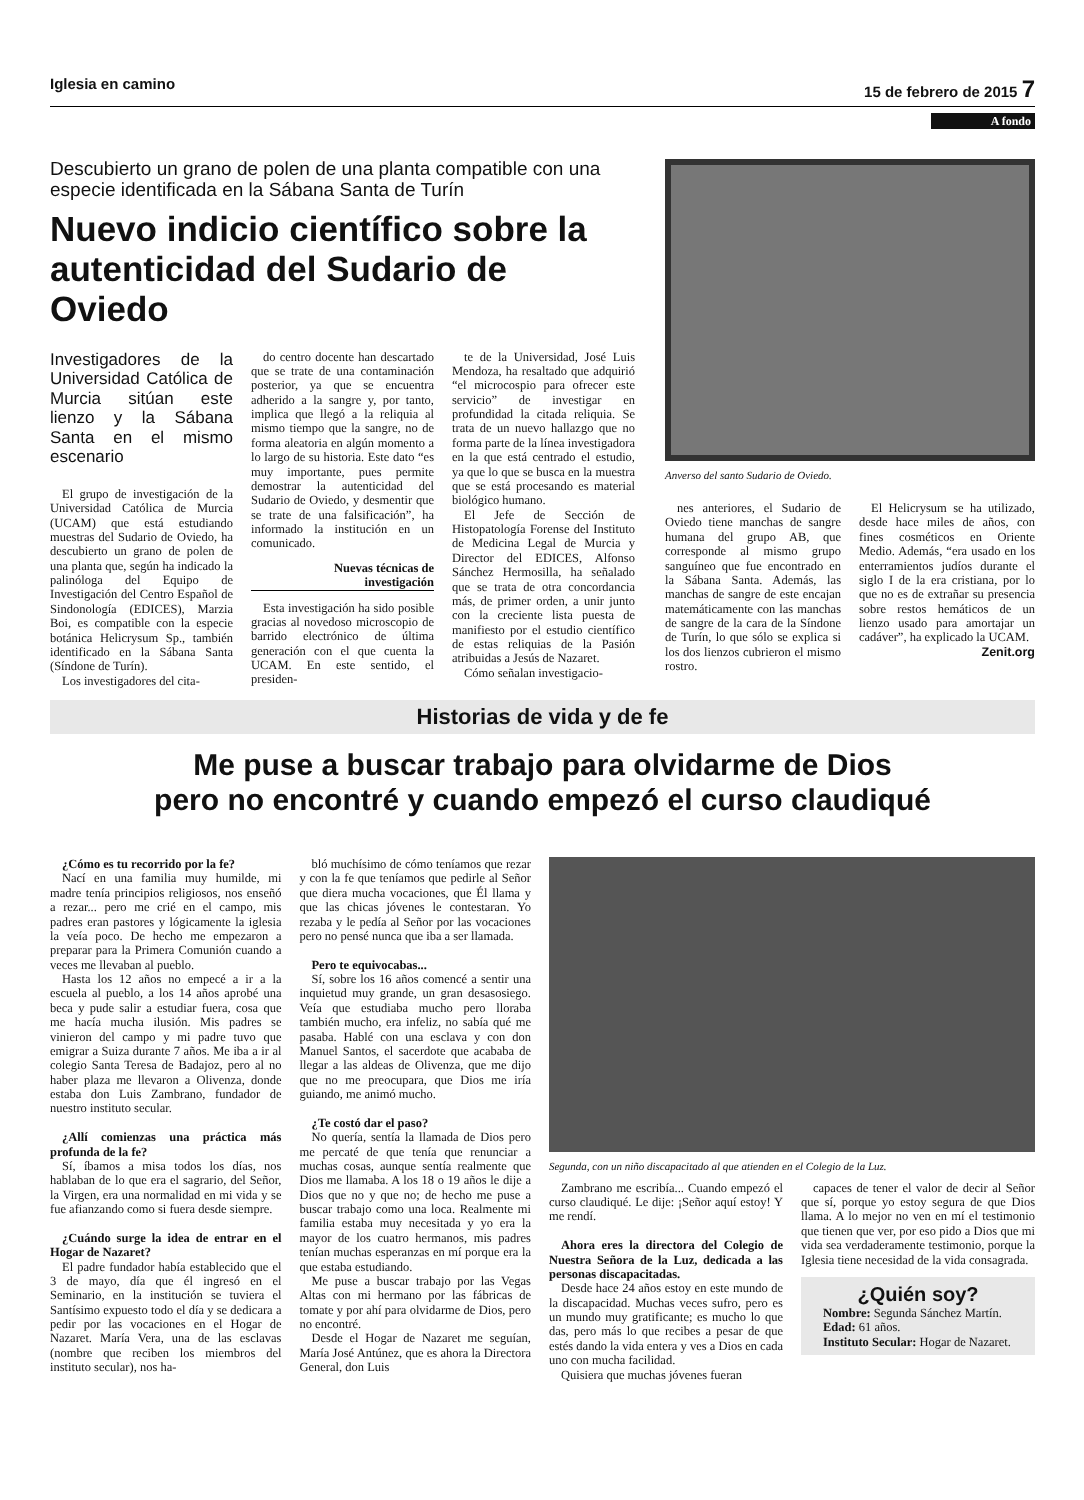Iglesia en camino 15 de febrero de 2015 7
A fondo
Descubierto un grano de polen de una planta compatible con una especie identificada en la Sábana Santa de Turín
Nuevo indicio científico sobre la autenticidad del Sudario de Oviedo
Investigadores de la Universidad Católica de Murcia sitúan este lienzo y la Sábana Santa en el mismo escenario
El grupo de investigación de la Universidad Católica de Murcia (UCAM) que está estudiando muestras del Sudario de Oviedo, ha descubierto un grano de polen de una planta que, según ha indicado la palinóloga del Equipo de Investigación del Centro Español de Sindonología (EDICES), Marzia Boi, es compatible con la especie botánica Helicrysum Sp., también identificado en la Sábana Santa (Síndone de Turín).
Los investigadores del cita-
do centro docente han descartado que se trate de una contaminación posterior, ya que se encuentra adherido a la sangre y, por tanto, implica que llegó a la reliquia al mismo tiempo que la sangre, no de forma aleatoria en algún momento a lo largo de su historia. Este dato “es muy importante, pues permite demostrar la autenticidad del Sudario de Oviedo, y desmentir que se trate de una falsificación”, ha informado la institución en un comunicado.
Nuevas técnicas de investigación
Esta investigación ha sido posible gracias al novedoso microscopio de barrido electrónico de última generación con el que cuenta la UCAM. En este sentido, el presiden-
te de la Universidad, José Luis Mendoza, ha resaltado que adquirió “el microcospio para ofrecer este servicio” de investigar en profundidad la citada reliquia. Se trata de un nuevo hallazgo que no forma parte de la línea investigadora en la que está centrado el estudio, ya que lo que se busca en la muestra que se está procesando es material biológico humano.
El Jefe de Sección de Histopatología Forense del Instituto de Medicina Legal de Murcia y Director del EDICES, Alfonso Sánchez Hermosilla, ha señalado que se trata de otra concordancia más, de primer orden, a unir junto con la creciente lista puesta de manifiesto por el estudio científico de estas reliquias de la Pasión atribuidas a Jesús de Nazaret.
Cómo señalan investigacio-
Anverso del santo Sudario de Oviedo.
nes anteriores, el Sudario de Oviedo tiene manchas de sangre humana del grupo AB, que corresponde al mismo grupo sanguíneo que fue encontrado en la Sábana Santa. Además, las manchas de sangre de este encajan matemáticamente con las manchas de sangre de la cara de la Síndone de Turín, lo que sólo se explica si los dos lienzos cubrieron el mismo rostro.
El Helicrysum se ha utilizado, desde hace miles de años, con fines cosméticos en Oriente Medio. Además, “era usado en los enterramientos judíos durante el siglo I de la era cristiana, por lo que no es de extrañar su presencia sobre restos hemáticos de un lienzo usado para amortajar un cadáver”, ha explicado la UCAM.
Zenit.org
Historias de vida y de fe
Me puse a buscar trabajo para olvidarme de Dios
pero no encontré y cuando empezó el curso claudiqué
¿Cómo es tu recorrido por la fe?
Nací en una familia muy humilde, mi madre tenía principios religiosos, nos enseñó a rezar... pero me crié en el campo, mis padres eran pastores y lógicamente la iglesia la veía poco. De hecho me empezaron a preparar para la Primera Comunión cuando a veces me llevaban al pueblo.
Hasta los 12 años no empecé a ir a la escuela al pueblo, a los 14 años aprobé una beca y pude salir a estudiar fuera, cosa que me hacía mucha ilusión. Mis padres se vinieron del campo y mi padre tuvo que emigrar a Suiza durante 7 años. Me iba a ir al colegio Santa Teresa de Badajoz, pero al no haber plaza me llevaron a Olivenza, donde estaba don Luis Zambrano, fundador de nuestro instituto secular.
¿Allí comienzas una práctica más profunda de la fe?
Sí, íbamos a misa todos los días, nos hablaban de lo que era el sagrario, del Señor, la Virgen, era una normalidad en mi vida y se fue afianzando como si fuera desde siempre.
¿Cuándo surge la idea de entrar en el Hogar de Nazaret?
El padre fundador había establecido que el 3 de mayo, día que él ingresó en el Seminario, en la institución se tuviera el Santísimo expuesto todo el día y se dedicara a pedir por las vocaciones en el Hogar de Nazaret. María Vera, una de las esclavas (nombre que reciben los miembros del instituto secular), nos ha-
bló muchísimo de cómo teníamos que rezar y con la fe que teníamos que pedirle al Señor que diera mucha vocaciones, que Él llama y que las chicas jóvenes le contestaran. Yo rezaba y le pedía al Señor por las vocaciones pero no pensé nunca que iba a ser llamada.
Pero te equivocabas...
Sí, sobre los 16 años comencé a sentir una inquietud muy grande, un gran desasosiego. Veía que estudiaba mucho pero lloraba también mucho, era infeliz, no sabía qué me pasaba. Hablé con una esclava y con don Manuel Santos, el sacerdote que acababa de llegar a las aldeas de Olivenza, que me dijo que no me preocupara, que Dios me iría guiando, me animó mucho.
¿Te costó dar el paso?
No quería, sentía la llamada de Dios pero me percaté de que tenía que renunciar a muchas cosas, aunque sentía realmente que Dios me llamaba. A los 18 o 19 años le dije a Dios que no y que no; de hecho me puse a buscar trabajo como una loca. Realmente mi familia estaba muy necesitada y yo era la mayor de los cuatro hermanos, mis padres tenían muchas esperanzas en mí porque era la que estaba estudiando.
Me puse a buscar trabajo por las Vegas Altas con mi hermano por las fábricas de tomate y por ahí para olvidarme de Dios, pero no encontré.
Desde el Hogar de Nazaret me seguían, María José Antúnez, que es ahora la Directora General, don Luis
Segunda, con un niño discapacitado al que atienden en el Colegio de la Luz.
Zambrano me escribía... Cuando empezó el curso claudiqué. Le dije: ¡Señor aquí estoy! Y me rendí.
Ahora eres la directora del Colegio de Nuestra Señora de la Luz, dedicada a las personas discapacitadas.
Desde hace 24 años estoy en este mundo de la discapacidad. Muchas veces sufro, pero es un mundo muy gratificante; es mucho lo que das, pero más lo que recibes a pesar de que estés dando la vida entera y ves a Dios en cada uno con mucha facilidad.
Quisiera que muchas jóvenes fueran
capaces de tener el valor de decir al Señor que sí, porque yo estoy segura de que Dios llama. A lo mejor no ven en mí el testimonio que tienen que ver, por eso pido a Dios que mi vida sea verdaderamente testimonio, porque la Iglesia tiene necesidad de la vida consagrada.
¿Quién soy?
Nombre: Segunda Sánchez Martín.
Edad: 61 años.
Instituto Secular: Hogar de Nazaret.